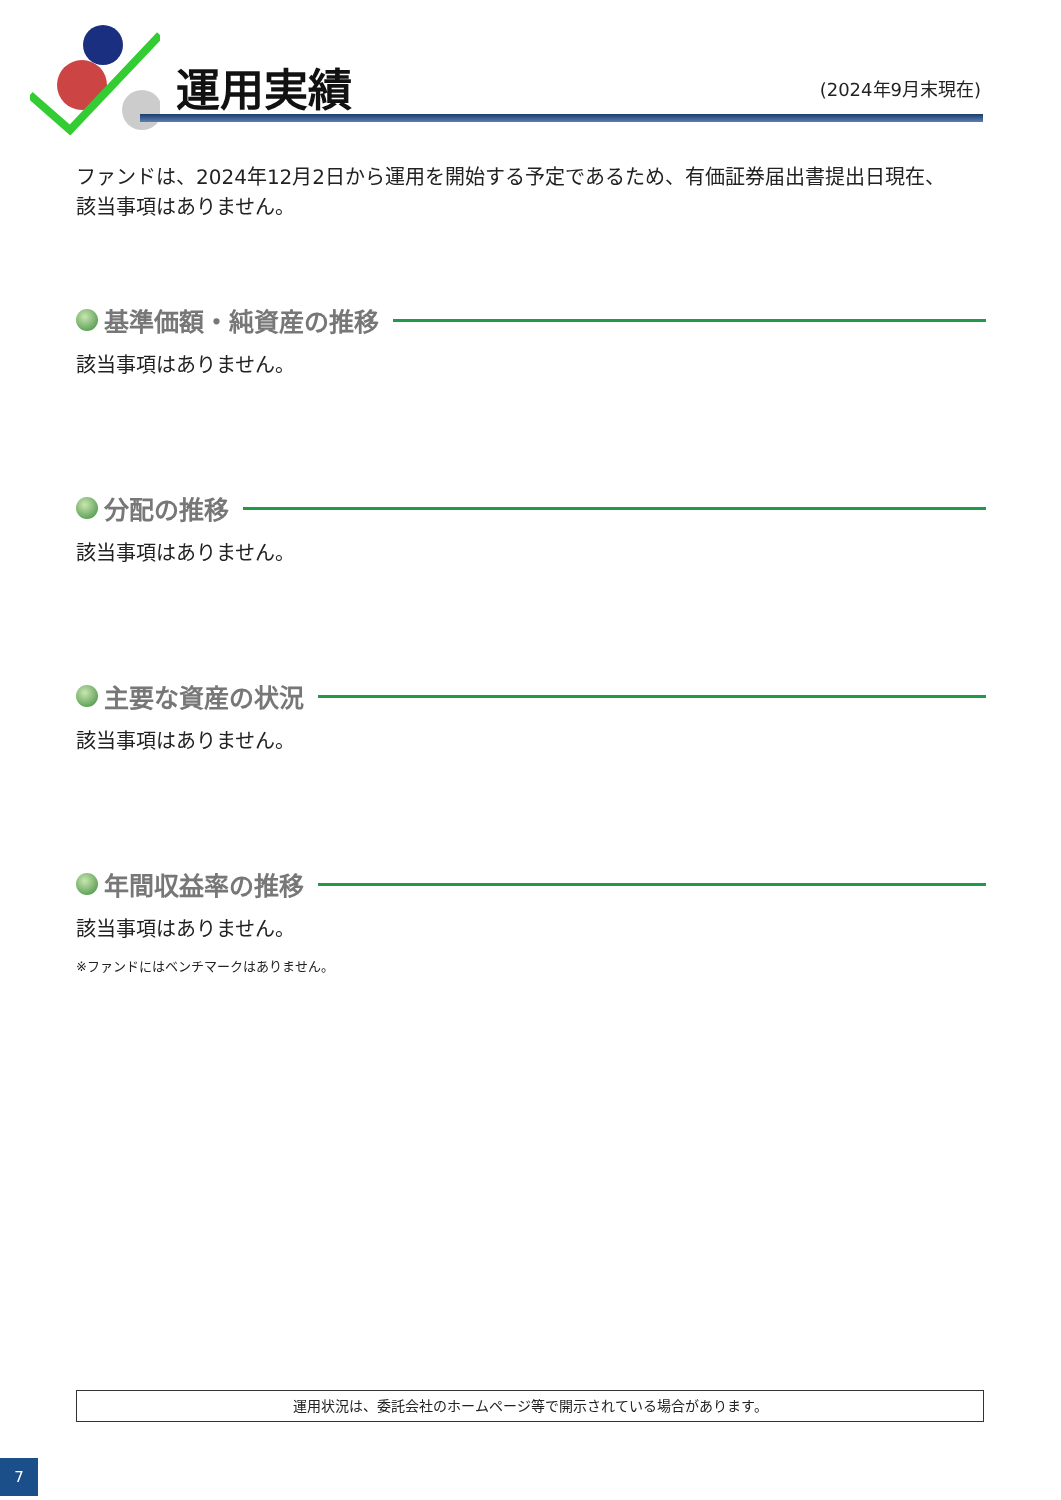運用実績 (2024年9月末現在)
ファンドは、2024年12月2日から運用を開始する予定であるため、有価証券届出書提出日現在、
該当事項はありません。
基準価額・純資産の推移
該当事項はありません。
分配の推移
該当事項はありません。
主要な資産の状況
該当事項はありません。
年間収益率の推移
該当事項はありません。
※ファンドにはベンチマークはありません。
運用状況は、委託会社のホームページ等で開示されている場合があります。
7